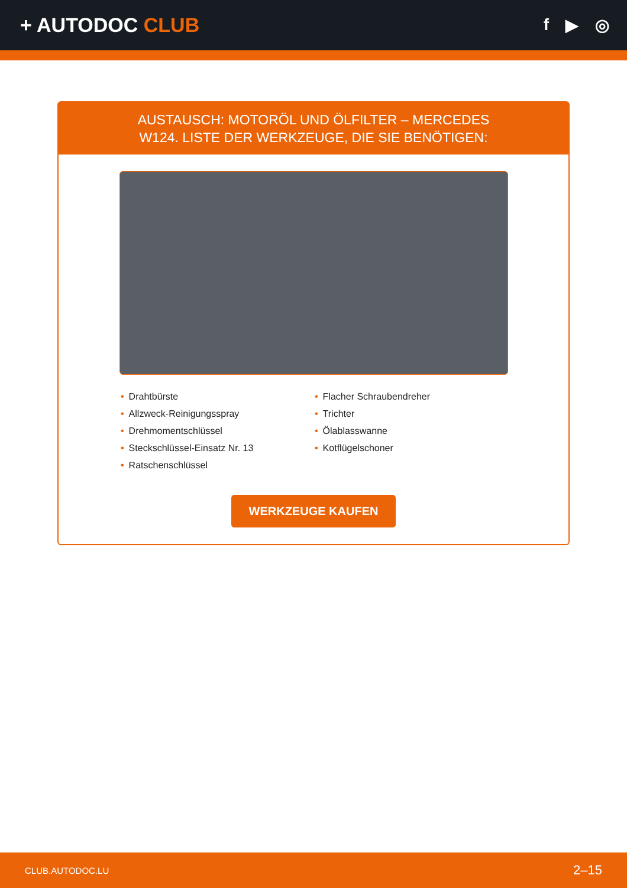+ AUTODOC CLUB
f ▶ ◎
AUSTAUSCH: MOTORÖL UND ÖLFILTER – MERCEDES
W124. LISTE DER WERKZEUGE, DIE SIE BENÖTIGEN:
• Drahtbürste
• Allzweck-Reinigungsspray
• Drehmomentschlüssel
• Steckschlüssel-Einsatz Nr. 13
• Ratschenschlüssel
• Flacher Schraubendreher
• Trichter
• Ölablasswanne
• Kotflügelschoner
WERKZEUGE KAUFEN
CLUB.AUTODOC.LU 2–15